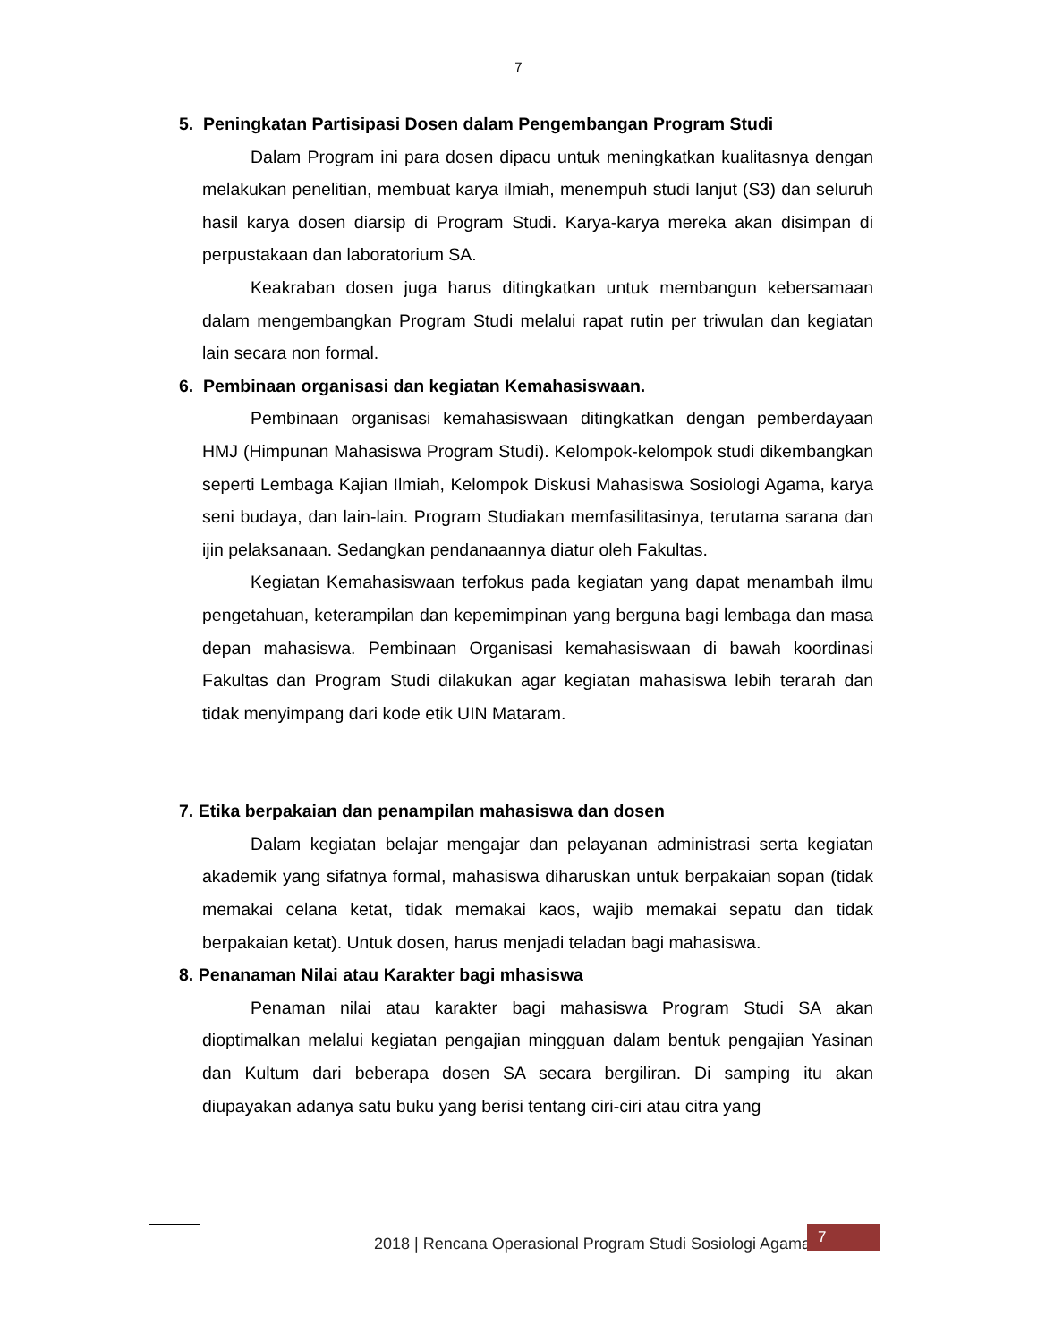7
5. Peningkatan Partisipasi Dosen dalam Pengembangan Program Studi
Dalam Program ini para dosen dipacu untuk meningkatkan kualitasnya dengan melakukan penelitian, membuat karya ilmiah, menempuh studi lanjut (S3) dan seluruh hasil karya dosen diarsip di Program Studi. Karya-karya mereka akan disimpan di perpustakaan dan laboratorium SA.
Keakraban dosen juga harus ditingkatkan untuk membangun kebersamaan dalam mengembangkan Program Studi melalui rapat rutin per triwulan dan kegiatan lain secara non formal.
6. Pembinaan organisasi dan kegiatan Kemahasiswaan.
Pembinaan organisasi kemahasiswaan ditingkatkan dengan pemberdayaan HMJ (Himpunan Mahasiswa Program Studi). Kelompok-kelompok studi dikembangkan seperti Lembaga Kajian Ilmiah, Kelompok Diskusi Mahasiswa Sosiologi Agama, karya seni budaya, dan lain-lain. Program Studiakan memfasilitasinya, terutama sarana dan ijin pelaksanaan. Sedangkan pendanaannya diatur oleh Fakultas.
Kegiatan Kemahasiswaan terfokus pada kegiatan yang dapat menambah ilmu pengetahuan, keterampilan dan kepemimpinan yang berguna bagi lembaga dan masa depan mahasiswa. Pembinaan Organisasi kemahasiswaan di bawah koordinasi Fakultas dan Program Studi dilakukan agar kegiatan mahasiswa lebih terarah dan tidak menyimpang dari kode etik UIN Mataram.
7. Etika berpakaian dan penampilan mahasiswa dan dosen
Dalam kegiatan belajar mengajar dan pelayanan administrasi serta kegiatan akademik yang sifatnya formal, mahasiswa diharuskan untuk berpakaian sopan (tidak memakai celana ketat, tidak memakai kaos, wajib memakai sepatu dan tidak berpakaian ketat). Untuk dosen, harus menjadi teladan bagi mahasiswa.
8. Penanaman Nilai atau Karakter bagi mhasiswa
Penaman nilai atau karakter bagi mahasiswa Program Studi SA akan dioptimalkan melalui kegiatan pengajian mingguan dalam bentuk pengajian Yasinan dan Kultum dari beberapa dosen SA secara bergiliran. Di samping itu akan diupayakan adanya satu buku yang berisi tentang ciri-ciri atau citra yang
2018 | Rencana Operasional Program Studi Sosiologi Agama
7